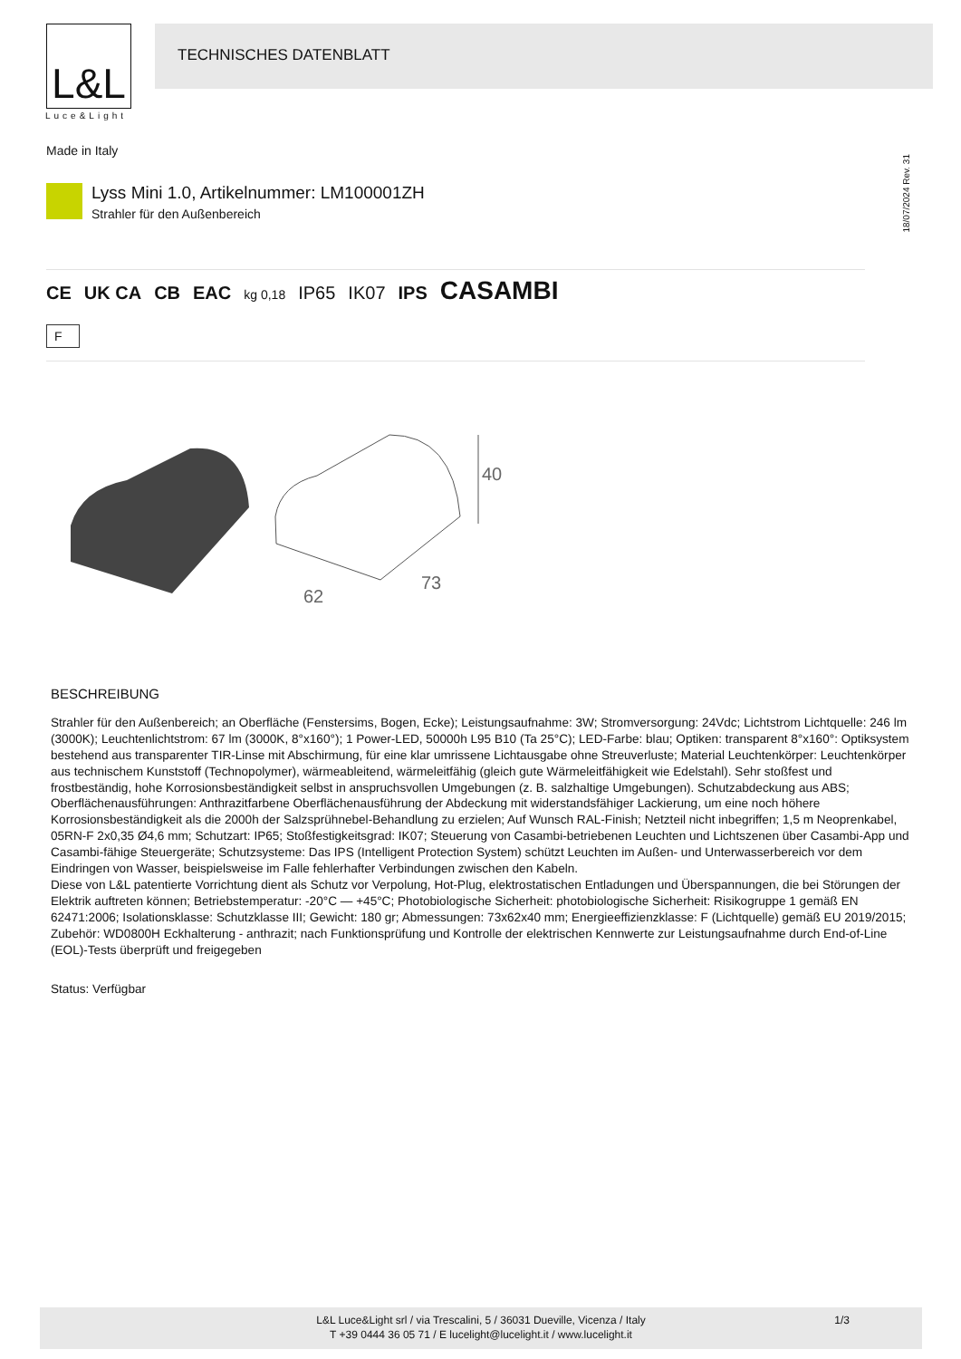L&L
Luce&Light
TECHNISCHES DATENBLATT
Made in Italy
18/07/2024 Rev. 31
Lyss Mini 1.0, Artikelnummer: LM100001ZH
Strahler für den Außenbereich
CE UK CA CB EAC kg 0,18 IP65 IK07 IPS CASAMBI
F
40
62
73
BESCHREIBUNG
Strahler für den Außenbereich; an Oberfläche (Fenstersims, Bogen, Ecke); Leistungsaufnahme: 3W; Stromversorgung: 24Vdc; Lichtstrom Lichtquelle: 246 lm (3000K); Leuchtenlichtstrom: 67 lm (3000K, 8°x160°); 1 Power-LED, 50000h L95 B10 (Ta 25°C); LED-Farbe: blau; Optiken: transparent 8°x160°: Optiksystem bestehend aus transparenter TIR-Linse mit Abschirmung, für eine klar umrissene Lichtausgabe ohne Streuverluste; Material Leuchtenkörper: Leuchtenkörper aus technischem Kunststoff (Technopolymer), wärmeableitend, wärmeleitfähig (gleich gute Wärmeleitfähigkeit wie Edelstahl). Sehr stoßfest und frostbeständig, hohe Korrosionsbeständigkeit selbst in anspruchsvollen Umgebungen (z. B. salzhaltige Umgebungen). Schutzabdeckung aus ABS; Oberflächenausführungen: Anthrazitfarbene Oberflächenausführung der Abdeckung mit widerstandsfähiger Lackierung, um eine noch höhere Korrosionsbeständigkeit als die 2000h der Salzsprühnebel-Behandlung zu erzielen; Auf Wunsch RAL-Finish; Netzteil nicht inbegriffen; 1,5 m Neoprenkabel, 05RN-F 2x0,35 Ø4,6 mm; Schutzart: IP65; Stoßfestigkeitsgrad: IK07; Steuerung von Casambi-betriebenen Leuchten und Lichtszenen über Casambi-App und Casambi-fähige Steuergeräte; Schutzsysteme: Das IPS (Intelligent Protection System) schützt Leuchten im Außen- und Unterwasserbereich vor dem Eindringen von Wasser, beispielsweise im Falle fehlerhafter Verbindungen zwischen den Kabeln.
Diese von L&L patentierte Vorrichtung dient als Schutz vor Verpolung, Hot-Plug, elektrostatischen Entladungen und Überspannungen, die bei Störungen der Elektrik auftreten können; Betriebstemperatur: -20°C — +45°C; Photobiologische Sicherheit: photobiologische Sicherheit: Risikogruppe 1 gemäß EN 62471:2006; Isolationsklasse: Schutzklasse III; Gewicht: 180 gr; Abmessungen: 73x62x40 mm; Energieeffizienzklasse: F (Lichtquelle) gemäß EU 2019/2015; Zubehör: WD0800H Eckhalterung - anthrazit; nach Funktionsprüfung und Kontrolle der elektrischen Kennwerte zur Leistungsaufnahme durch End-of-Line (EOL)-Tests überprüft und freigegeben
Status: Verfügbar
L&L Luce&Light srl / via Trescalini, 5 / 36031 Dueville, Vicenza / Italy
T +39 0444 36 05 71 / E lucelight@lucelight.it / www.lucelight.it
1/3